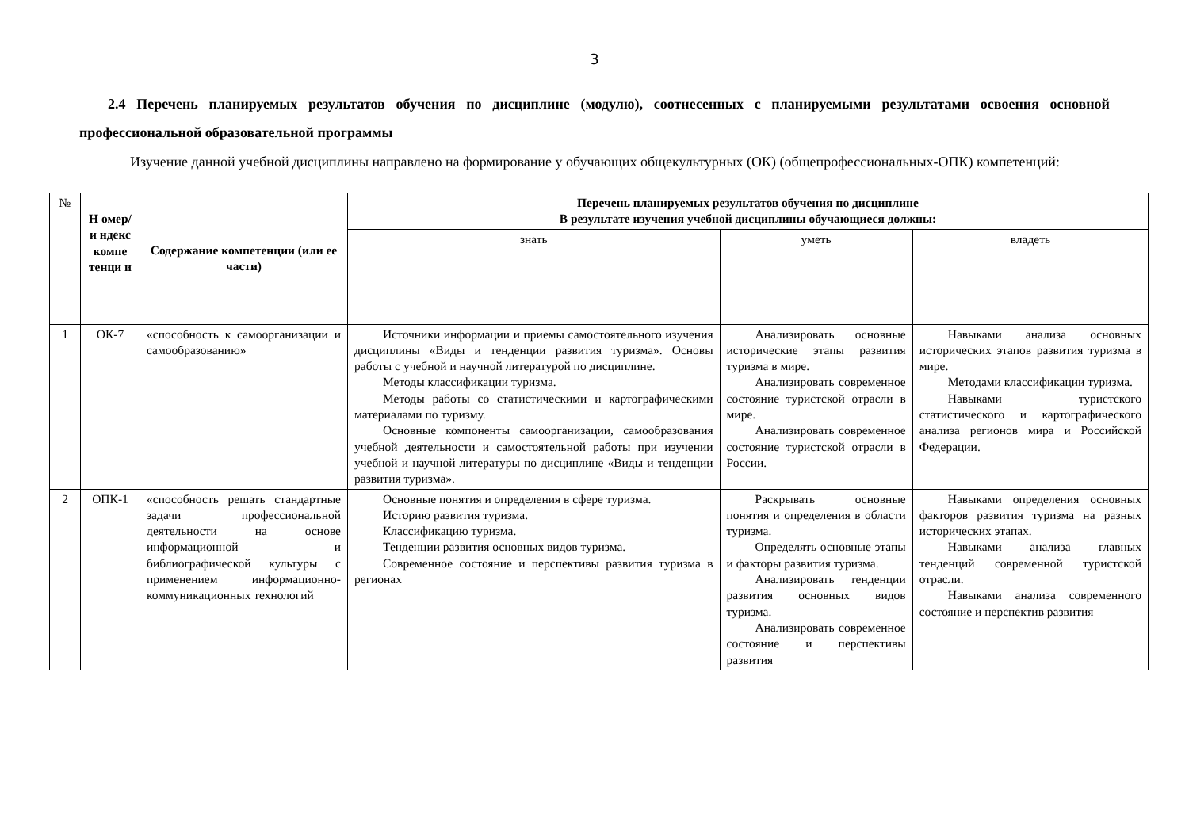3
2.4 Перечень планируемых результатов обучения по дисциплине (модулю), соотнесенных с планируемыми результатами освоения основной профессиональной образовательной программы
Изучение данной учебной дисциплины направлено на формирование у обучающих общекультурных (ОК) (общепрофессиональных-ОПК) компетенций:
| № | Н омер/и ндекс компе тенци и | Содержание компетенции (или ее части) | Перечень планируемых результатов обучения по дисциплине В результате изучения учебной дисциплины обучающиеся должны: | | |
| --- | --- | --- | --- | --- | --- |
| | | | знать | уметь | владеть |
| 1 | ОК-7 | «способность к самоорганизации и самообразованию» | Источники информации и приемы самостоятельного изучения дисциплины «Виды и тенденции развития туризма». Основы работы с учебной и научной литературой по дисциплине. Методы классификации туризма. Методы работы со статистическими и картографическими материалами по туризму. Основные компоненты самоорганизации, самообразования учебной деятельности и самостоятельной работы при изучении учебной и научной литературы по дисциплине «Виды и тенденции развития туризма». | Анализировать основные исторические этапы развития туризма в мире. Анализировать современное состояние туристской отрасли в мире. Анализировать современное состояние туристской отрасли в России. | Навыками анализа основных исторических этапов развития туризма в мире. Методами классификации туризма. Навыками туристского статистического и картографического анализа регионов мира и Российской Федерации. |
| 2 | ОПК-1 | «способность решать стандартные задачи профессиональной деятельности на основе информационной и библиографической культуры с применением информационно-коммуникационных технологий | Основные понятия и определения в сфере туризма. Историю развития туризма. Классификацию туризма. Тенденции развития основных видов туризма. Современное состояние и перспективы развития туризма в регионах | Раскрывать основные понятия и определения в области туризма. Определять основные этапы и факторы развития туризма. Анализировать тенденции развития основных видов туризма. Анализировать современное состояние и перспективы развития | Навыками определения основных факторов развития туризма на разных исторических этапах. Навыками анализа главных тенденций современной туристской отрасли. Навыками анализа современного состояние и перспектив развития |